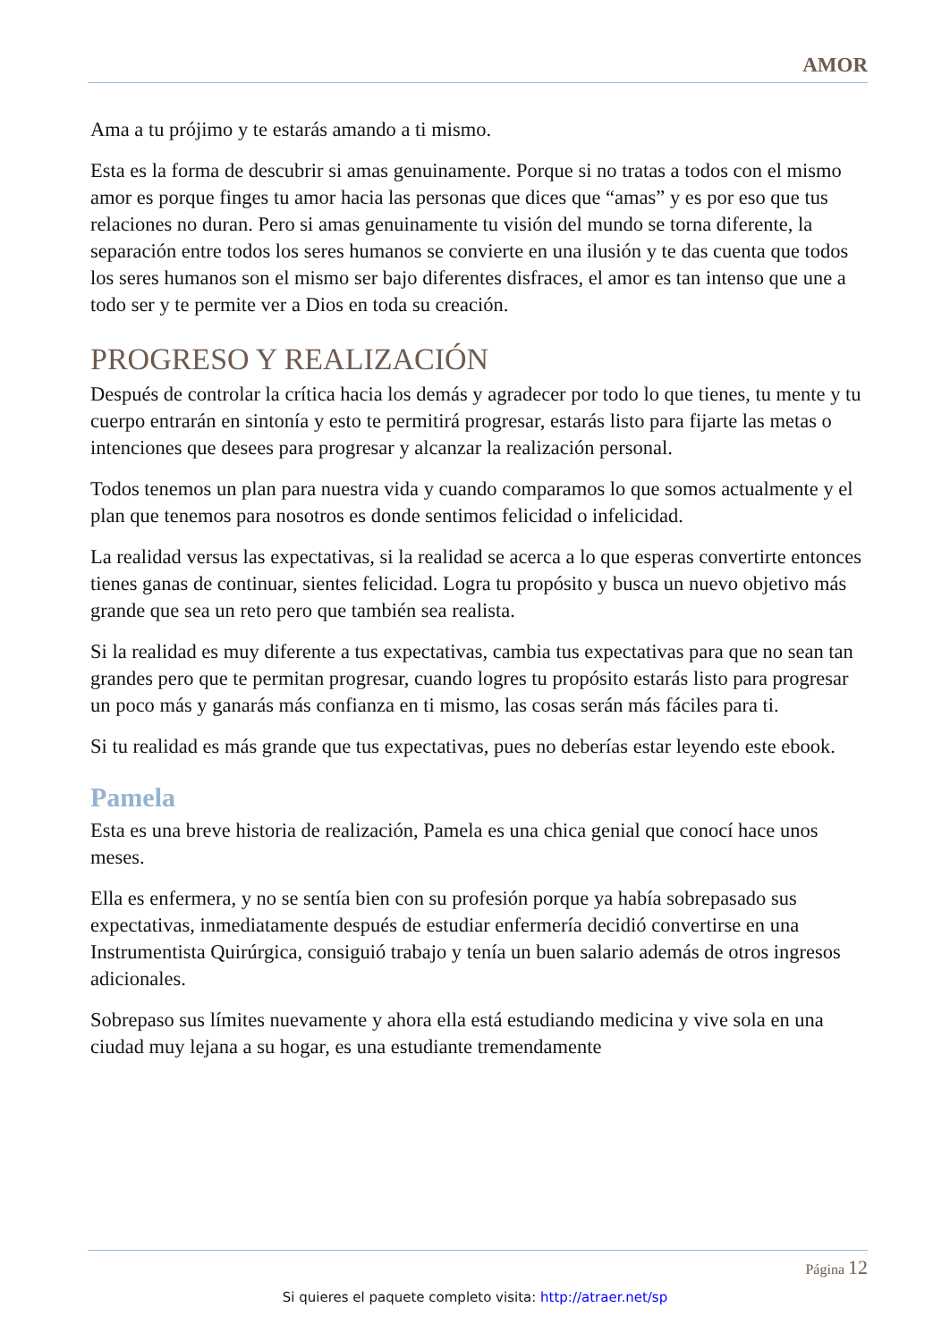AMOR
Ama a tu prójimo y te estarás amando a ti mismo.
Esta es la forma de descubrir si amas genuinamente. Porque si no tratas a todos con el mismo amor es porque finges tu amor hacia las personas que dices que “amas” y es por eso que tus relaciones no duran. Pero si amas genuinamente tu visión del mundo se torna diferente, la separación entre todos los seres humanos se convierte en una ilusión y te das cuenta que todos los seres humanos son el mismo ser bajo diferentes disfraces, el amor es tan intenso que une a todo ser y te permite ver a Dios en toda su creación.
PROGRESO Y REALIZACIÓN
Después de controlar la crítica hacia los demás y agradecer por todo lo que tienes, tu mente y tu cuerpo entrarán en sintonía y esto te permitirá progresar, estarás listo para fijarte las metas o intenciones que desees para progresar y alcanzar la realización personal.
Todos tenemos un plan para nuestra vida y cuando comparamos lo que somos actualmente y el plan que tenemos para nosotros es donde sentimos felicidad o infelicidad.
La realidad versus las expectativas, si la realidad se acerca a lo que esperas convertirte entonces tienes ganas de continuar, sientes felicidad. Logra tu propósito y busca un nuevo objetivo más grande que sea un reto pero que también sea realista.
Si la realidad es muy diferente a tus expectativas, cambia tus expectativas para que no sean tan grandes pero que te permitan progresar, cuando logres tu propósito estarás listo para progresar un poco más y ganarás más confianza en ti mismo, las cosas serán más fáciles para ti.
Si tu realidad es más grande que tus expectativas, pues no deberías estar leyendo este ebook.
Pamela
Esta es una breve historia de realización, Pamela es una chica genial que conocí hace unos meses.
Ella es enfermera, y no se sentía bien con su profesión porque ya había sobrepasado sus expectativas, inmediatamente después de estudiar enfermería decidió convertirse en una Instrumentista Quirúrgica, consiguió trabajo y tenía un buen salario además de otros ingresos adicionales.
Sobrepaso sus límites nuevamente y ahora ella está estudiando medicina y vive sola en una ciudad muy lejana a su hogar, es una estudiante tremendamente
Página 12
Si quieres el paquete completo visita: http://atraer.net/sp